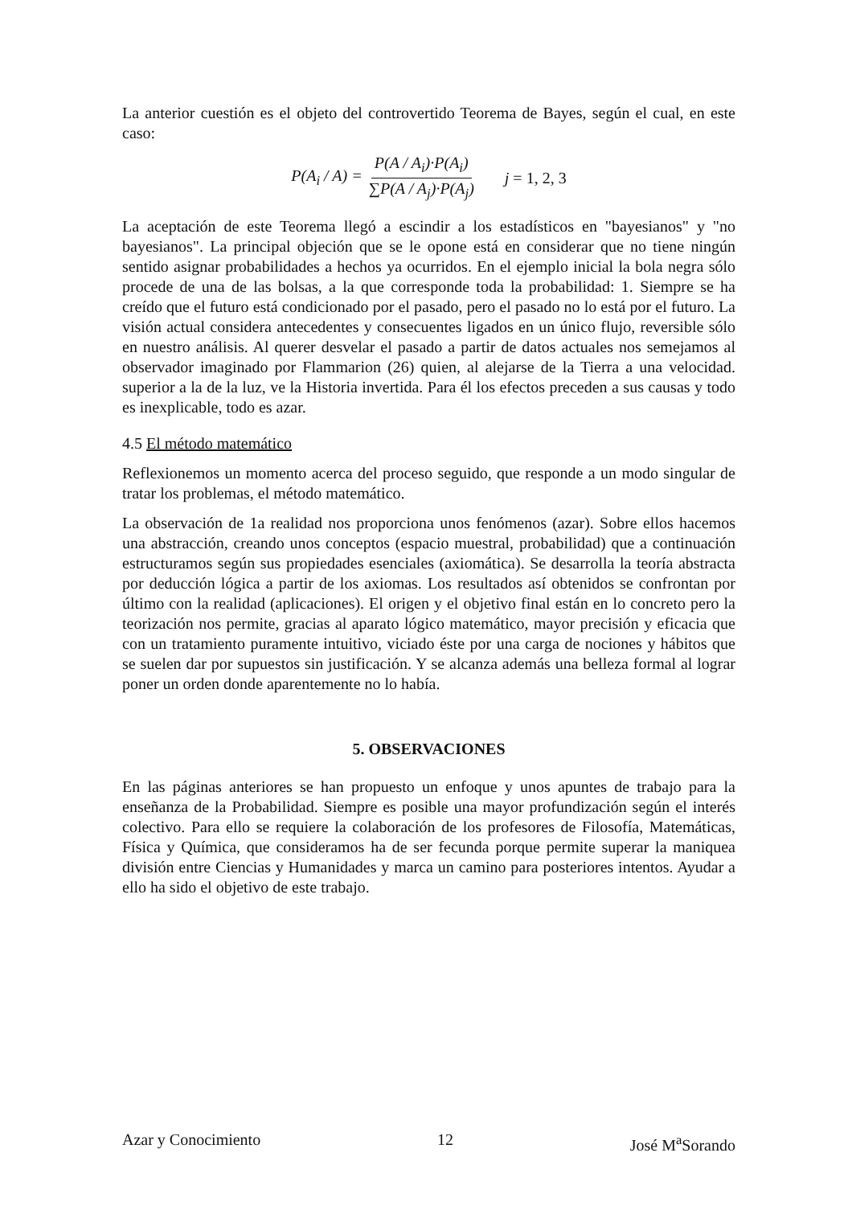La anterior cuestión es el objeto del controvertido Teorema de Bayes, según el cual, en este caso:
P(A<sub>i</sub> / A) = P(A / A<sub>i</sub>)·P(A<sub>i</sub>) ∑P(A / A<sub>j</sub>)·P(A<sub>j</sub>) j = 1, 2, 3
La aceptación de este Teorema llegó a escindir a los estadísticos en "bayesianos" y "no bayesianos". La principal objeción que se le opone está en considerar que no tiene ningún sentido asignar probabilidades a hechos ya ocurridos. En el ejemplo inicial la bola negra sólo procede de una de las bolsas, a la que corresponde toda la probabilidad: 1. Siempre se ha creído que el futuro está condicionado por el pasado, pero el pasado no lo está por el futuro. La visión actual considera antecedentes y consecuentes ligados en un único flujo, reversible sólo en nuestro análisis. Al querer desvelar el pasado a partir de datos actuales nos semejamos al observador imaginado por Flammarion (26) quien, al alejarse de la Tierra a una velocidad. superior a la de la luz, ve la Historia invertida. Para él los efectos preceden a sus causas y todo es inexplicable, todo es azar.
4.5 El método matemático
Reflexionemos un momento acerca del proceso seguido, que responde a un modo singular de tratar los problemas, el método matemático.
La observación de 1a realidad nos proporciona unos fenómenos (azar). Sobre ellos hacemos una abstracción, creando unos conceptos (espacio muestral, probabilidad) que a continuación estructuramos según sus propiedades esenciales (axiomática). Se desarrolla la teoría abstracta por deducción lógica a partir de los axiomas. Los resultados así obtenidos se confrontan por último con la realidad (aplicaciones). El origen y el objetivo final están en lo concreto pero la teorización nos permite, gracias al aparato lógico matemático, mayor precisión y eficacia que con un tratamiento puramente intuitivo, viciado éste por una carga de nociones y hábitos que se suelen dar por supuestos sin justificación. Y se alcanza además una belleza formal al lograr poner un orden donde aparentemente no lo había.
5. OBSERVACIONES
En las páginas anteriores se han propuesto un enfoque y unos apuntes de trabajo para la enseñanza de la Probabilidad. Siempre es posible una mayor profundización según el interés colectivo. Para ello se requiere la colaboración de los profesores de Filosofía, Matemáticas, Física y Química, que consideramos ha de ser fecunda porque permite superar la maniquea división entre Ciencias y Humanidades y marca un camino para posteriores intentos. Ayudar a ello ha sido el objetivo de este trabajo.
Azar y Conocimiento 12 José M<sup>a</sup>Sorando